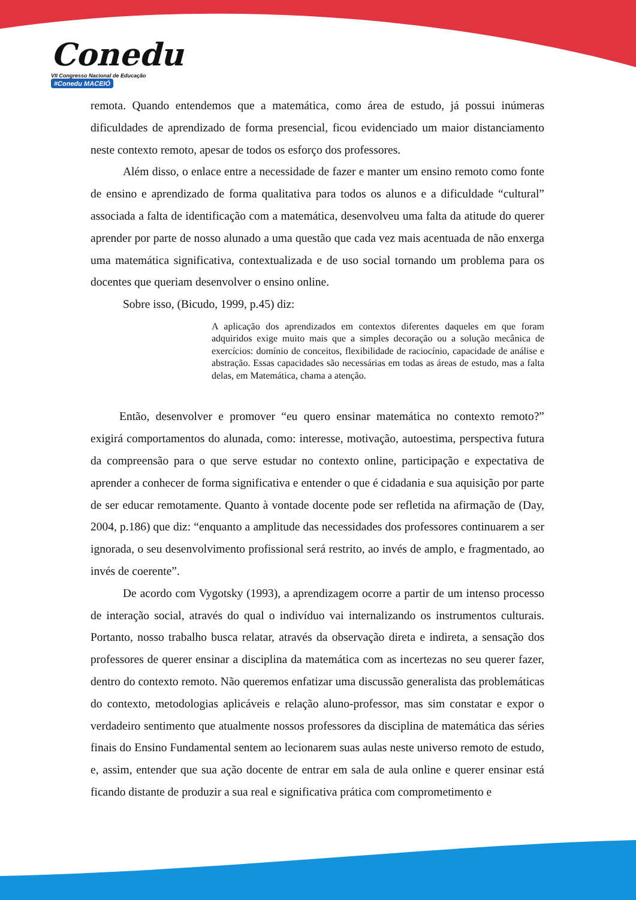Conedu
VII Congresso Nacional de Educação #Conedu MACEIÓ
remota. Quando entendemos que a matemática, como área de estudo, já possui inúmeras dificuldades de aprendizado de forma presencial, ficou evidenciado um maior distanciamento neste contexto remoto, apesar de todos os esforço dos professores.
Além disso, o enlace entre a necessidade de fazer e manter um ensino remoto como fonte de ensino e aprendizado de forma qualitativa para todos os alunos e a dificuldade “cultural” associada a falta de identificação com a matemática, desenvolveu uma falta da atitude do querer aprender por parte de nosso alunado a uma questão que cada vez mais acentuada de não enxerga uma matemática significativa, contextualizada e de uso social tornando um problema para os docentes que queriam desenvolver o ensino online.
Sobre isso, (Bicudo, 1999, p.45) diz:
A aplicação dos aprendizados em contextos diferentes daqueles em que foram adquiridos exige muito mais que a simples decoração ou a solução mecânica de exercícios: domínio de conceitos, flexibilidade de raciocínio, capacidade de análise e abstração. Essas capacidades são necessárias em todas as áreas de estudo, mas a falta delas, em Matemática, chama a atenção.
Então, desenvolver e promover “eu quero ensinar matemática no contexto remoto?” exigirá comportamentos do alunada, como: interesse, motivação, autoestima, perspectiva futura da compreensão para o que serve estudar no contexto online, participação e expectativa de aprender a conhecer de forma significativa e entender o que é cidadania e sua aquisição por parte de ser educar remotamente. Quanto à vontade docente pode ser refletida na afirmação de (Day, 2004, p.186) que diz: “enquanto a amplitude das necessidades dos professores continuarem a ser ignorada, o seu desenvolvimento profissional será restrito, ao invés de amplo, e fragmentado, ao invés de coerente”.
De acordo com Vygotsky (1993), a aprendizagem ocorre a partir de um intenso processo de interação social, através do qual o indivíduo vai internalizando os instrumentos culturais. Portanto, nosso trabalho busca relatar, através da observação direta e indireta, a sensação dos professores de querer ensinar a disciplina da matemática com as incertezas no seu querer fazer, dentro do contexto remoto. Não queremos enfatizar uma discussão generalista das problemáticas do contexto, metodologias aplicáveis e relação aluno-professor, mas sim constatar e expor o verdadeiro sentimento que atualmente nossos professores da disciplina de matemática das séries finais do Ensino Fundamental sentem ao lecionarem suas aulas neste universo remoto de estudo, e, assim, entender que sua ação docente de entrar em sala de aula online e querer ensinar está ficando distante de produzir a sua real e significativa prática com comprometimento e